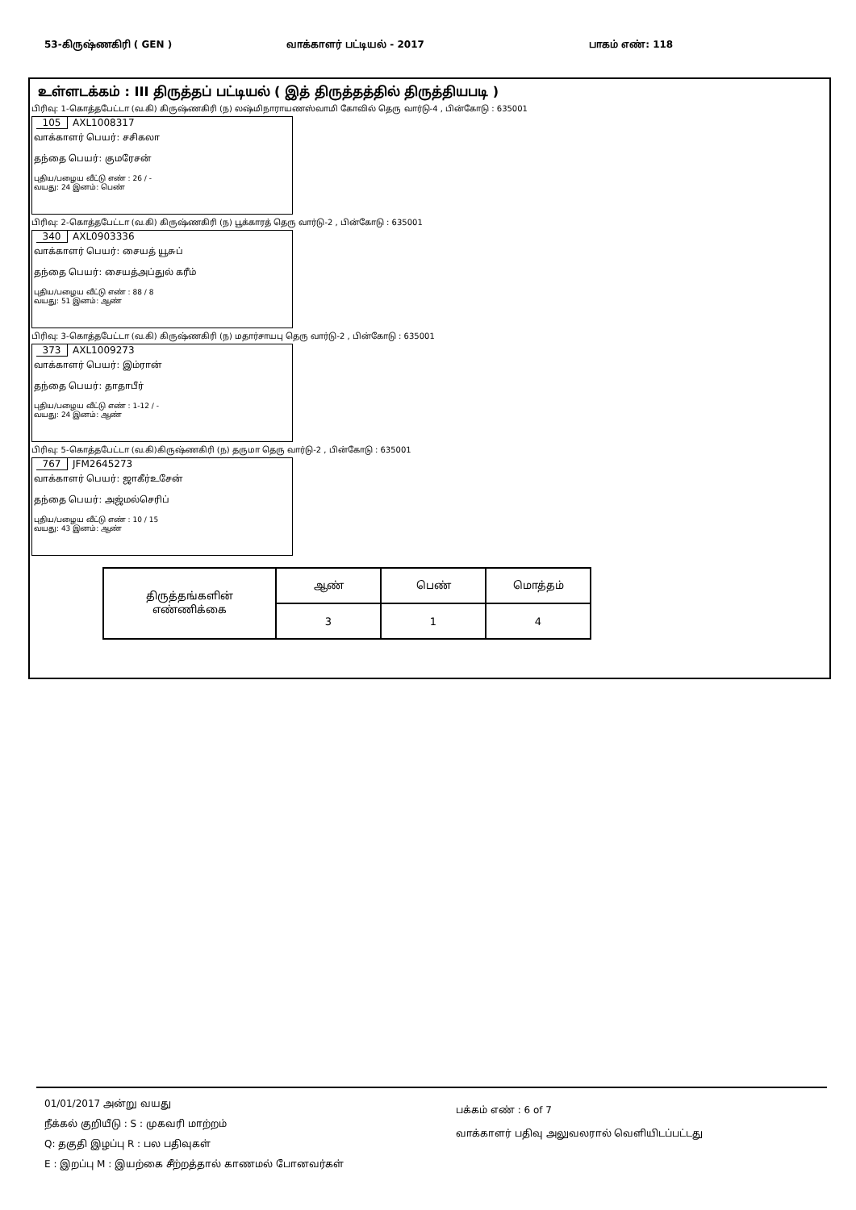53-கிருஷ்ணகிரி ( GEN ) வாக்காளர் பட்டியல் - 2017 பாகம் எண்: 118
உள்ளடக்கம் : III திருத்தப் பட்டியல் ( இத் திருத்தத்தில் திருத்தியபடி )
பிரிவு: 1-கொத்தபேட்டா (வ.கி) கிருஷ்ணகிரி (ந) லஷ்மிநாராயணஸ்வாமி கோவில் தெரு வார்டு-4 , பின்கோடு : 635001
105 AXL1008317
வாக்காளர் பெயர்: சசிகலா
தந்தை பெயர்: குமரேசன்
புதிய/பழைய வீட்டு எண் : 26 / -
வயது: 24 இனம்: பெண்
பிரிவு: 2-கொத்தபேட்டா (வ.கி) கிருஷ்ணகிரி (ந) பூக்காரத் தெரு வார்டு-2 , பின்கோடு : 635001
340 AXL0903336
வாக்காளர் பெயர்: சையத் யூசுப்
தந்தை பெயர்: சையத்அப்துல் கரீம்
புதிய/பழைய வீட்டு எண் : 88 / 8
வயது: 51 இனம்: ஆண்
பிரிவு: 3-கொத்தபேட்டா (வ.கி) கிருஷ்ணகிரி (ந) மதார்சாயபு தெரு வார்டு-2 , பின்கோடு : 635001
373 AXL1009273
வாக்காளர் பெயர்: இம்ரான்
தந்தை பெயர்: தாதாபீர்
புதிய/பழைய வீட்டு எண் : 1-12 / -
வயது: 24 இனம்: ஆண்
பிரிவு: 5-கொத்தபேட்டா (வ.கி)கிருஷ்ணகிரி (ந) தருமா தெரு வார்டு-2 , பின்கோடு : 635001
767 JFM2645273
வாக்காளர் பெயர்: ஜாகீர்உசேன்
தந்தை பெயர்: அஜ்மல்செரிப்
புதிய/பழைய வீட்டு எண் : 10 / 15
வயது: 43 இனம்: ஆண்
| திருத்தங்களின் எண்ணிக்கை | ஆண் | பெண் | மொத்தம் |
| | 3 | 1 | 4 |
01/01/2017 அன்று வயது
பக்கம் எண் : 6 of 7
வாக்காளர் பதிவு அலுவலரால் வெளியிடப்பட்டது
நீக்கல் குறியீடு : S : முகவரி மாற்றம்
Q: தகுதி இழப்பு R : பல பதிவுகள்
E : இறப்பு M : இயற்கை சீற்றத்தால் காணமல் போனவர்கள்